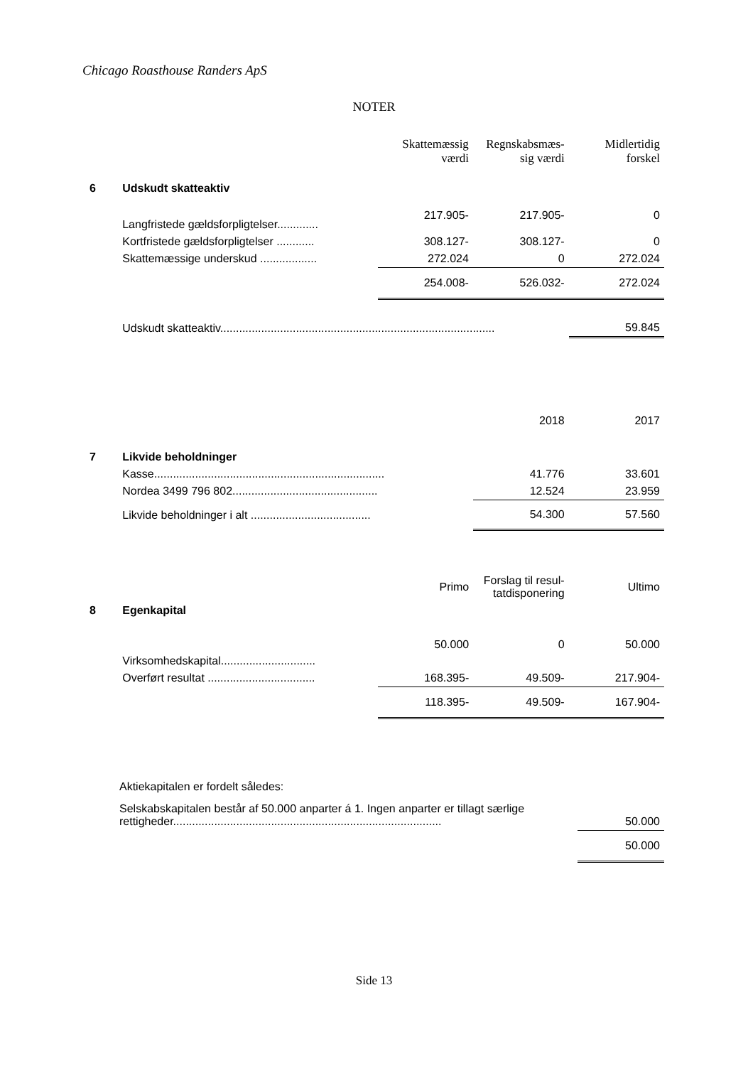Chicago Roasthouse Randers ApS
NOTER
| | | Skattemæssig værdi | Regnskabsmæs-sig værdi | Midlertidig forskel |
| 6 | Udskudt skatteaktiv | | | |
| | Langfristede gældsforpligtelser............. | 217.905- | 217.905- | 0 |
| | Kortfristede gældsforpligtelser ............ | 308.127- | 308.127- | 0 |
| | Skattemæssige underskud .................. | 272.024 | 0 | 272.024 |
| | | 254.008- | 526.032- | 272.024 |
| | Udskudt skatteaktiv....................................................................................... | | | 59.845 |
| | | | 2018 | 2017 |
| 7 | Likvide beholdninger | | | |
| | Kasse......................................................................... | | 41.776 | 33.601 |
| | Nordea 3499 796 802.............................................. | | 12.524 | 23.959 |
| | Likvide beholdninger i alt ...................................... | | 54.300 | 57.560 |
| | | Primo | Forslag til resul-tatdisponering | Ultimo |
| 8 | Egenkapital | | | |
| | Virksomhedskapital.............................. | 50.000 | 0 | 50.000 |
| | Overført resultat .................................. | 168.395- | 49.509- | 217.904- |
| | | 118.395- | 49.509- | 167.904- |
| | Aktiekapitalen er fordelt således: | |
| | Selskabskapitalen består af 50.000 anparter á 1. Ingen anparter er tillagt særlige rettigheder..................................................................................... | 50.000 |
| | | 50.000 |
Side 13